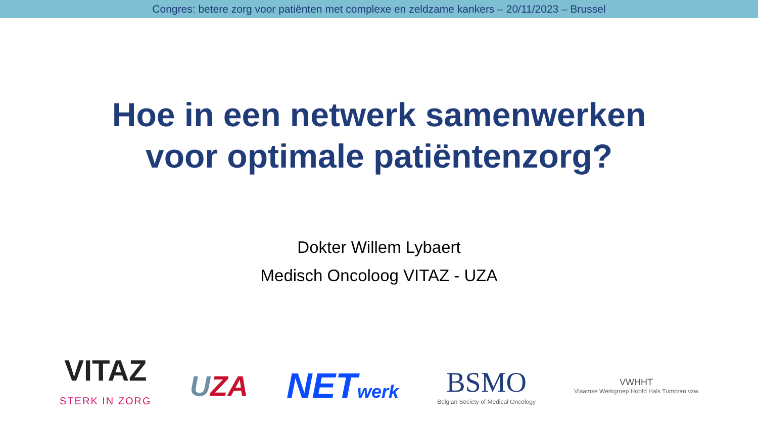Congres: betere zorg voor patiënten met complexe en zeldzame kankers – 20/11/2023 – Brussel
Hoe in een netwerk samenwerken
voor optimale patiëntenzorg?
Dokter Willem Lybaert
Medisch Oncoloog VITAZ - UZA
VITAZ
STERK IN ZORG
UZA
NETwerk
BSMO
Belgian Society of Medical Oncology
VWHHT
Vlaamse Werkgroep Hoofd Hals Tumoren vzw